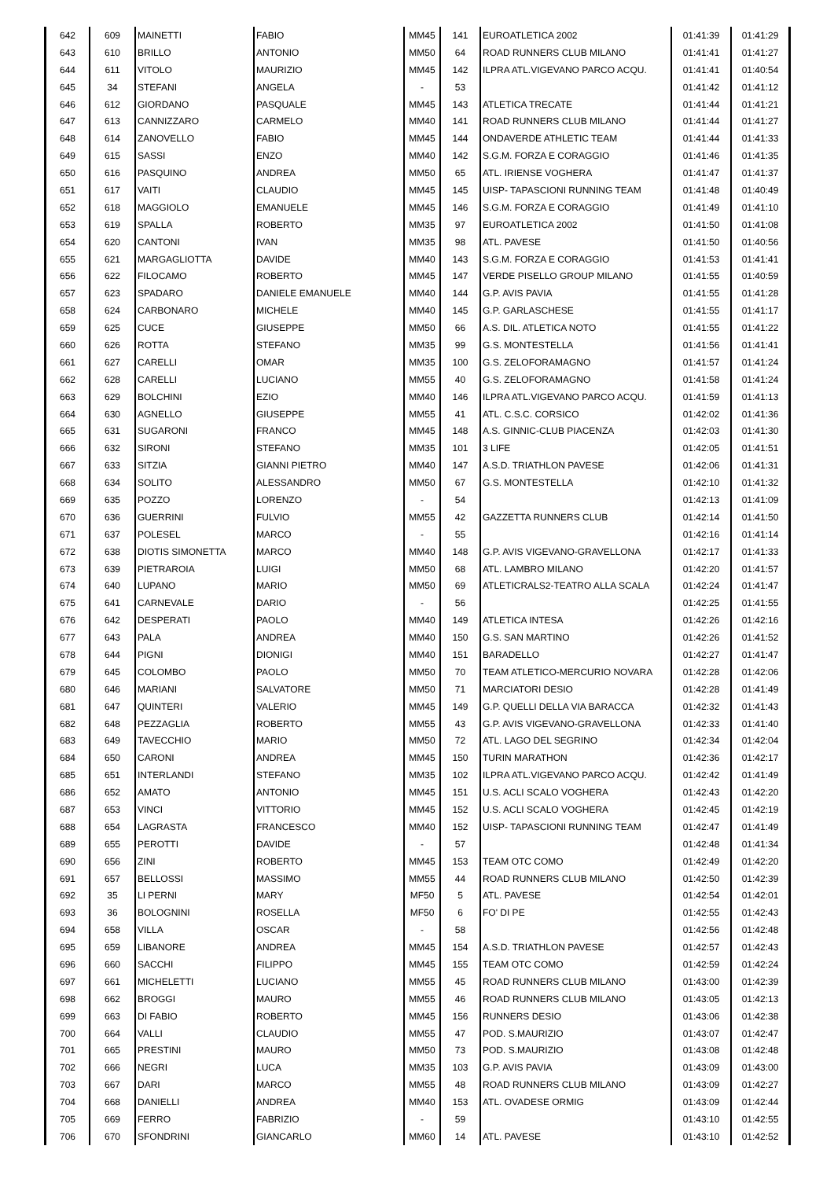| 642 | 609 | MAINETTI | FABIO | MM45 | 141 | EUROATLETICA 2002 | 01:41:39 | 01:41:29 |
| 643 | 610 | BRILLO | ANTONIO | MM50 | 64 | ROAD RUNNERS CLUB MILANO | 01:41:41 | 01:41:27 |
| 644 | 611 | VITOLO | MAURIZIO | MM45 | 142 | ILPRA ATL.VIGEVANO PARCO ACQU. | 01:41:41 | 01:40:54 |
| 645 | 34 | STEFANI | ANGELA | - | 53 | | 01:41:42 | 01:41:12 |
| 646 | 612 | GIORDANO | PASQUALE | MM45 | 143 | ATLETICA TRECATE | 01:41:44 | 01:41:21 |
| 647 | 613 | CANNIZZARO | CARMELO | MM40 | 141 | ROAD RUNNERS CLUB MILANO | 01:41:44 | 01:41:27 |
| 648 | 614 | ZANOVELLO | FABIO | MM45 | 144 | ONDAVERDE ATHLETIC TEAM | 01:41:44 | 01:41:33 |
| 649 | 615 | SASSI | ENZO | MM40 | 142 | S.G.M. FORZA E CORAGGIO | 01:41:46 | 01:41:35 |
| 650 | 616 | PASQUINO | ANDREA | MM50 | 65 | ATL. IRIENSE VOGHERA | 01:41:47 | 01:41:37 |
| 651 | 617 | VAITI | CLAUDIO | MM45 | 145 | UISP- TAPASCIONI RUNNING TEAM | 01:41:48 | 01:40:49 |
| 652 | 618 | MAGGIOLO | EMANUELE | MM45 | 146 | S.G.M. FORZA E CORAGGIO | 01:41:49 | 01:41:10 |
| 653 | 619 | SPALLA | ROBERTO | MM35 | 97 | EUROATLETICA 2002 | 01:41:50 | 01:41:08 |
| 654 | 620 | CANTONI | IVAN | MM35 | 98 | ATL. PAVESE | 01:41:50 | 01:40:56 |
| 655 | 621 | MARGAGLIOTTA | DAVIDE | MM40 | 143 | S.G.M. FORZA E CORAGGIO | 01:41:53 | 01:41:41 |
| 656 | 622 | FILOCAMO | ROBERTO | MM45 | 147 | VERDE PISELLO GROUP MILANO | 01:41:55 | 01:40:59 |
| 657 | 623 | SPADARO | DANIELE EMANUELE | MM40 | 144 | G.P. AVIS PAVIA | 01:41:55 | 01:41:28 |
| 658 | 624 | CARBONARO | MICHELE | MM40 | 145 | G.P. GARLASCHESE | 01:41:55 | 01:41:17 |
| 659 | 625 | CUCE | GIUSEPPE | MM50 | 66 | A.S. DIL. ATLETICA NOTO | 01:41:55 | 01:41:22 |
| 660 | 626 | ROTTA | STEFANO | MM35 | 99 | G.S. MONTESTELLA | 01:41:56 | 01:41:41 |
| 661 | 627 | CARELLI | OMAR | MM35 | 100 | G.S. ZELOFORAMAGNO | 01:41:57 | 01:41:24 |
| 662 | 628 | CARELLI | LUCIANO | MM55 | 40 | G.S. ZELOFORAMAGNO | 01:41:58 | 01:41:24 |
| 663 | 629 | BOLCHINI | EZIO | MM40 | 146 | ILPRA ATL.VIGEVANO PARCO ACQU. | 01:41:59 | 01:41:13 |
| 664 | 630 | AGNELLO | GIUSEPPE | MM55 | 41 | ATL. C.S.C. CORSICO | 01:42:02 | 01:41:36 |
| 665 | 631 | SUGARONI | FRANCO | MM45 | 148 | A.S. GINNIC-CLUB PIACENZA | 01:42:03 | 01:41:30 |
| 666 | 632 | SIRONI | STEFANO | MM35 | 101 | 3 LIFE | 01:42:05 | 01:41:51 |
| 667 | 633 | SITZIA | GIANNI PIETRO | MM40 | 147 | A.S.D. TRIATHLON PAVESE | 01:42:06 | 01:41:31 |
| 668 | 634 | SOLITO | ALESSANDRO | MM50 | 67 | G.S. MONTESTELLA | 01:42:10 | 01:41:32 |
| 669 | 635 | POZZO | LORENZO | - | 54 | | 01:42:13 | 01:41:09 |
| 670 | 636 | GUERRINI | FULVIO | MM55 | 42 | GAZZETTA RUNNERS CLUB | 01:42:14 | 01:41:50 |
| 671 | 637 | POLESEL | MARCO | - | 55 | | 01:42:16 | 01:41:14 |
| 672 | 638 | DIOTIS SIMONETTA | MARCO | MM40 | 148 | G.P. AVIS VIGEVANO-GRAVELLONA | 01:42:17 | 01:41:33 |
| 673 | 639 | PIETRAROIA | LUIGI | MM50 | 68 | ATL. LAMBRO MILANO | 01:42:20 | 01:41:57 |
| 674 | 640 | LUPANO | MARIO | MM50 | 69 | ATLETICRALS2-TEATRO ALLA SCALA | 01:42:24 | 01:41:47 |
| 675 | 641 | CARNEVALE | DARIO | - | 56 | | 01:42:25 | 01:41:55 |
| 676 | 642 | DESPERATI | PAOLO | MM40 | 149 | ATLETICA INTESA | 01:42:26 | 01:42:16 |
| 677 | 643 | PALA | ANDREA | MM40 | 150 | G.S. SAN MARTINO | 01:42:26 | 01:41:52 |
| 678 | 644 | PIGNI | DIONIGI | MM40 | 151 | BARADELLO | 01:42:27 | 01:41:47 |
| 679 | 645 | COLOMBO | PAOLO | MM50 | 70 | TEAM ATLETICO-MERCURIO NOVARA | 01:42:28 | 01:42:06 |
| 680 | 646 | MARIANI | SALVATORE | MM50 | 71 | MARCIATORI DESIO | 01:42:28 | 01:41:49 |
| 681 | 647 | QUINTERI | VALERIO | MM45 | 149 | G.P. QUELLI DELLA VIA BARACCA | 01:42:32 | 01:41:43 |
| 682 | 648 | PEZZAGLIA | ROBERTO | MM55 | 43 | G.P. AVIS VIGEVANO-GRAVELLONA | 01:42:33 | 01:41:40 |
| 683 | 649 | TAVECCHIO | MARIO | MM50 | 72 | ATL. LAGO DEL SEGRINO | 01:42:34 | 01:42:04 |
| 684 | 650 | CARONI | ANDREA | MM45 | 150 | TURIN MARATHON | 01:42:36 | 01:42:17 |
| 685 | 651 | INTERLANDI | STEFANO | MM35 | 102 | ILPRA ATL.VIGEVANO PARCO ACQU. | 01:42:42 | 01:41:49 |
| 686 | 652 | AMATO | ANTONIO | MM45 | 151 | U.S. ACLI SCALO VOGHERA | 01:42:43 | 01:42:20 |
| 687 | 653 | VINCI | VITTORIO | MM45 | 152 | U.S. ACLI SCALO VOGHERA | 01:42:45 | 01:42:19 |
| 688 | 654 | LAGRASTA | FRANCESCO | MM40 | 152 | UISP- TAPASCIONI RUNNING TEAM | 01:42:47 | 01:41:49 |
| 689 | 655 | PEROTTI | DAVIDE | - | 57 | | 01:42:48 | 01:41:34 |
| 690 | 656 | ZINI | ROBERTO | MM45 | 153 | TEAM OTC COMO | 01:42:49 | 01:42:20 |
| 691 | 657 | BELLOSSI | MASSIMO | MM55 | 44 | ROAD RUNNERS CLUB MILANO | 01:42:50 | 01:42:39 |
| 692 | 35 | LI PERNI | MARY | MF50 | 5 | ATL. PAVESE | 01:42:54 | 01:42:01 |
| 693 | 36 | BOLOGNINI | ROSELLA | MF50 | 6 | FO' DI PE | 01:42:55 | 01:42:43 |
| 694 | 658 | VILLA | OSCAR | - | 58 | | 01:42:56 | 01:42:48 |
| 695 | 659 | LIBANORE | ANDREA | MM45 | 154 | A.S.D. TRIATHLON PAVESE | 01:42:57 | 01:42:43 |
| 696 | 660 | SACCHI | FILIPPO | MM45 | 155 | TEAM OTC COMO | 01:42:59 | 01:42:24 |
| 697 | 661 | MICHELETTI | LUCIANO | MM55 | 45 | ROAD RUNNERS CLUB MILANO | 01:43:00 | 01:42:39 |
| 698 | 662 | BROGGI | MAURO | MM55 | 46 | ROAD RUNNERS CLUB MILANO | 01:43:05 | 01:42:13 |
| 699 | 663 | DI FABIO | ROBERTO | MM45 | 156 | RUNNERS DESIO | 01:43:06 | 01:42:38 |
| 700 | 664 | VALLI | CLAUDIO | MM55 | 47 | POD. S.MAURIZIO | 01:43:07 | 01:42:47 |
| 701 | 665 | PRESTINI | MAURO | MM50 | 73 | POD. S.MAURIZIO | 01:43:08 | 01:42:48 |
| 702 | 666 | NEGRI | LUCA | MM35 | 103 | G.P. AVIS PAVIA | 01:43:09 | 01:43:00 |
| 703 | 667 | DARI | MARCO | MM55 | 48 | ROAD RUNNERS CLUB MILANO | 01:43:09 | 01:42:27 |
| 704 | 668 | DANIELLI | ANDREA | MM40 | 153 | ATL. OVADESE ORMIG | 01:43:09 | 01:42:44 |
| 705 | 669 | FERRO | FABRIZIO | - | 59 | | 01:43:10 | 01:42:55 |
| 706 | 670 | SFONDRINI | GIANCARLO | MM60 | 14 | ATL. PAVESE | 01:43:10 | 01:42:52 |